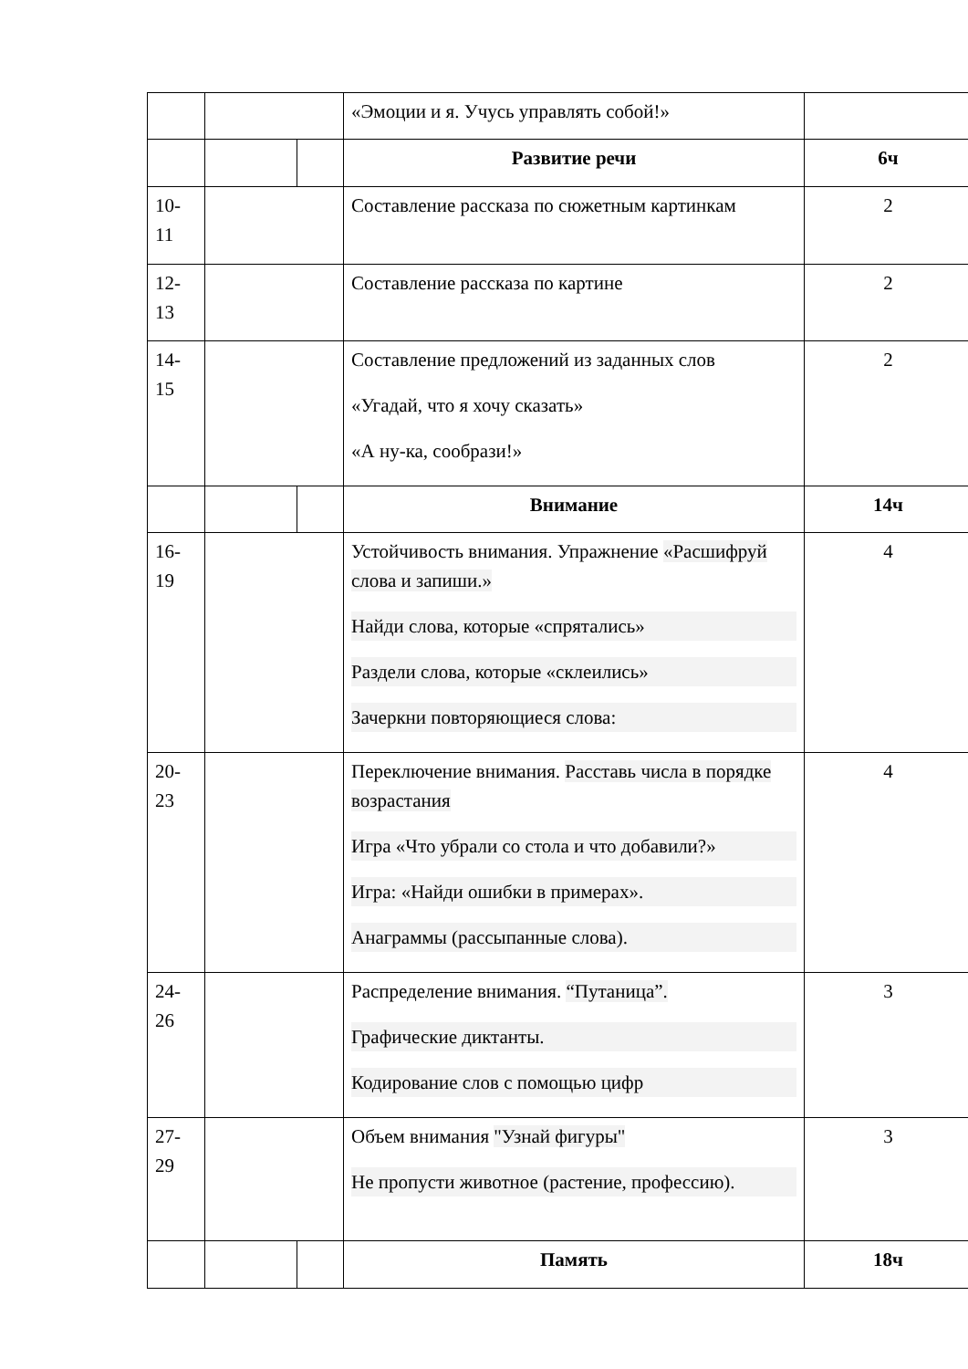| | | | «Эмоции и я. Учусь управлять собой!» | |
| | | | Развитие речи | 6ч |
| 10- 11 | | | Составление рассказа по сюжетным картинкам | 2 |
| 12- 13 | | | Составление рассказа по картине | 2 |
| 14- 15 | | | Составление предложений из заданных слов «Угадай, что я хочу сказать» «А ну-ка, сообрази!» | 2 |
| | | | Внимание | 14ч |
| 16- 19 | | | Устойчивость внимания. Упражнение «Расшифруй слова и запиши.» Найди слова, которые «спрятались» Раздели слова, которые «склеились» Зачеркни повторяющиеся слова: | 4 |
| 20- 23 | | | Переключение внимания. Расставь числа в порядке возрастания Игра «Что убрали со стола и что добавили?» Игра: «Найди ошибки в примерах». Анаграммы (рассыпанные слова). | 4 |
| 24- 26 | | | Распределение внимания. “Путаница”. Графические диктанты. Кодирование слов с помощью цифр | 3 |
| 27- 29 | | | Объем внимания "Узнай фигуры" Не пропусти животное (растение, профессию). | 3 |
| | | | Память | 18ч |